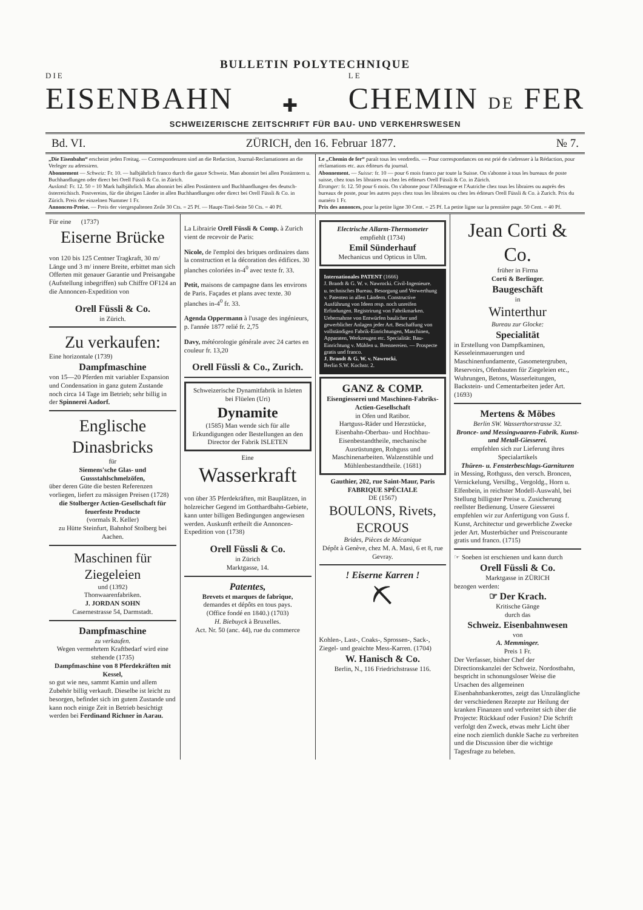BULLETIN POLYTECHNIQUE
DIE
EISENBAHN
✚
LE
CHEMIN DE FER
SCHWEIZERISCHE ZEITSCHRIFT FÜR BAU- UND VERKEHRSWESEN
Bd. VI. ZÜRICH, den 16. Februar 1877. № 7.
„Die Eisenbahn“ erscheint jeden Freitag. — Correspondenzen sind an die Redaction, Journal-Reclamationen an die Verleger zu adressiren.
Abonnement — Schweiz: Fr. 10. — halbjährlich franco durch die ganze Schweiz. Man abonnirt bei allen Postämtern u. Buchhandlungen oder direct bei Orell Füssli & Co. in Zürich.
Ausland: Fr. 12. 50 = 10 Mark halbjährlich. Man abonnirt bei allen Postämtern und Buchhandlungen des deutsch-österreichisch. Postvereins, für die übrigen Länder in allen Buchhandlungen oder direct bei Orell Füssli & Co. in Zürich. Preis der einzelnen Nummer 1 Fr.
Annoncen-Preise. — Preis der viergespaltenen Zeile 30 Cts. = 25 Pf. — Haupt-Titel-Seite 50 Cts. = 40 Pf.
Le „Chemin de fer“ paraît tous les vendredis. — Pour correspondances on est prié de s'adresser à la Rédaction, pour réclamations etc. aux éditeurs du journal.
Abonnement. — Suisse: fr. 10 — pour 6 mois franco par toute la Suisse. On s'abonne à tous les bureaux de poste suisse, chez tous les libraires ou chez les éditeurs Orell Füssli & Co. in Zürich.
Etranger: fr. 12. 50 pour 6 mois. On s'abonne pour l'Allemagne et l'Autriche chez tous les libraires ou auprès des bureaux de poste, pour les autres pays chez tous les libraires ou chez les éditeurs Orell Füssli & Co. à Zurich. Prix du numéro 1 Fr.
Prix des annonces, pour la petite ligne 30 Cent. = 25 Pf. La petite ligne sur la première page. 50 Cent. = 40 Pf.
Für eine (1737)
Eiserne Brücke
von 120 bis 125 Centner Tragkraft, 30 m/ Länge und 3 m/ innere Breite, erbittet man sich Offerten mit genauer Garantie und Preisangabe (Aufstellung inbegriffen) sub Chiffre OF124 an die Annoncen-Expedition von
Orell Füssli & Co.
in Zürich.
Zu verkaufen:
Eine horizontale (1739)
Dampfmaschine
von 15—20 Pferden mit variabler Expansion und Condensation in ganz gutem Zustande noch circa 14 Tage im Betrieb; sehr billig in der Spinnerei Aadorf.
Englische Dinasbricks
für
Siemens'sche Glas- und Gussstahlschmelzöfen,
über deren Güte die besten Referenzen vorliegen, liefert zu mässigen Preisen (1728)
die Stolberger Actien-Gesellschaft für feuerfeste Producte
(vormals R. Keller)
zu Hütte Steinfurt, Bahnhof Stolberg bei Aachen.
Maschinen für Ziegeleien
und (1392)
Thonwaarenfabriken.
J. JORDAN SOHN
Casernestrasse 54, Darmstadt.
Dampfmaschine
zu verkaufen.
Wegen vermehrtem Kraftbedarf wird eine stehende (1735)
Dampfmaschine von 8 Pferdekräften mit Kessel,
so gut wie neu, sammt Kamin und allem Zubehör billig verkauft. Dieselbe ist leicht zu besorgen, befindet sich im gutem Zustande und kann noch einige Zeit in Betrieb besichtigt werden bei Ferdinand Richner in Aarau.
La Librairie Orell Füssli & Comp. à Zurich vient de recevoir de Paris:
Nicole, de l'emploi des briques ordinaires dans la construction et la décoration des édifices. 30 planches coloriées in-4<sup>0</sup> avec texte fr. 33.
Petit, maisons de campagne dans les environs de Paris. Façades et plans avec texte. 30 planches in-4<sup>0</sup> fr. 33.
Agenda Oppermann à l'usage des ingénieurs, p. l'année 1877 relié fr. 2,75
Davy, météorologie générale avec 24 cartes en couleur fr. 13,20
Orell Füssli & Co., Zurich.
Schweizerische Dynamitfabrik in Isleten bei Flüelen (Uri)
Dynamite
(1585) Man wende sich für alle Erkundigungen oder Bestellungen an den Director der Fabrik ISLETEN
Eine
Wasserkraft
von über 35 Pferdekräften, mit Bauplätzen, in holzreicher Gegend im Gotthardbahn-Gebiete, kann unter billigen Bedingungen angewiesen werden. Auskunft ertheilt die Annoncen-Expedition von (1738)
Orell Füssli & Co.
in Zürich
Marktgasse, 14.
Patentes,
Brevets et marques de fabrique,
demandes et dépôts en tous pays.
(Office fondé en 1840.) (1703)
H. Biebuyck à Bruxelles.
Act. Nr. 50 (anc. 44), rue du commerce
Electrische Allarm-Thermometer
empfiehlt (1734)
Emil Sünderhauf
Mechanicus und Opticus in Ulm.
Internationales PATENT (1666)
J. Brandt & G. W. v. Nawrocki. Civil-Ingenieure.
u. technisches Bureau. Besorgung und Verwerthung v. Patenten in allen Ländern. Constructive Ausführung von Ideen resp. noch unreifen Erfindungen. Registrirung von Fabrikmarken. Uebernahme von Entwürfen baulicher und gewerblicher Anlagen jeder Art. Beschaffung von vollständigen Fabrik-Einrichtungen, Maschinen, Apparaten, Werkzeugen etc. Specialität: Bau-Einrichtung v. Mühlen u. Brennereien. — Prospecte gratis und franco.
J. Brandt & G. W. v. Nawrocki.
Berlin S.W. Kochstr. 2.
GANZ & COMP.
Eisengiesserei und Maschinen-Fabriks-Actien-Gesellschaft
in Ofen und Ratibor.
Hartguss-Räder und Herzstücke, Eisenbahn-Oberbau- und Hochbau-Eisenbestandtheile, mechanische Ausrüstungen, Rohguss und Maschinenarbeiten. Walzenstühle und Mühlenbestandtheile. (1681)
Gauthier, 202, rue Saint-Maur, Paris
FABRIQUE SPÉCIALE
DE (1567)
BOULONS, Rivets, ECROUS
Brides, Pièces de Mécanique
Dépôt à Genève, chez M. A. Masi, 6 et 8, rue Gevray.
! Eiserne Karren !
⛏
Kohlen-, Last-, Coaks-, Sprossen-, Sack-, Ziegel- und geaichte Mess-Karren. (1704)
W. Hanisch & Co.
Berlin, N., 116 Friedrichstrasse 116.
Jean Corti & Co.
früher in Firma
Corti & Berlinger.
Baugeschäft
in
Winterthur
Bureau zur Glocke:
Specialität
in Erstellung von Dampfkaminen, Kesseleinmauerungen und Maschinenfundamente, Gasometergruben, Reservoirs, Ofenbauten für Ziegeleien etc., Wuhrungen, Betons, Wasserleitungen, Backstein- und Cementarbeiten jeder Art. (1693)
Mertens & Möbes
Berlin SW. Wasserthorstrasse 32.
Bronce- und Messingwaaren-Fabrik. Kunst- und Metall-Giesserei.
empfehlen sich zur Lieferung ihres Specialartikels
Thüren- u. Fensterbeschlags-Garnituren
in Messing, Rothguss, den versch. Broncen, Vernickelung, Versilbg., Vergoldg., Horn u. Elfenbein, in reichster Modell-Auswahl, bei Stellung billigster Preise u. Zusicherung reellster Bedienung. Unsere Giesserei empfehlen wir zur Anfertigung von Guss f. Kunst, Architectur und gewerbliche Zwecke jeder Art. Musterbücher und Preiscourante gratis und franco. (1715)
☞ Soeben ist erschienen und kann durch
Orell Füssli & Co.
Marktgasse in ZÜRICH
bezogen werden:
☞ Der Krach.
Kritische Gänge
durch das
Schweiz. Eisenbahnwesen
von
A. Memminger.
Preis 1 Fr.
Der Verfasser, bisher Chef der Directionskanzlei der Schweiz. Nordostbahn, bespricht in schonungsloser Weise die Ursachen des allgemeinen Eisenbahnbankerottes, zeigt das Unzulängliche der verschiedenen Rezepte zur Heilung der kranken Finanzen und verbreitet sich über die Projecte: Rückkauf oder Fusion? Die Schrift verfolgt den Zweck, etwas mehr Licht über eine noch ziemlich dunkle Sache zu verbreiten und die Discussion über die wichtige Tagesfrage zu beleben.